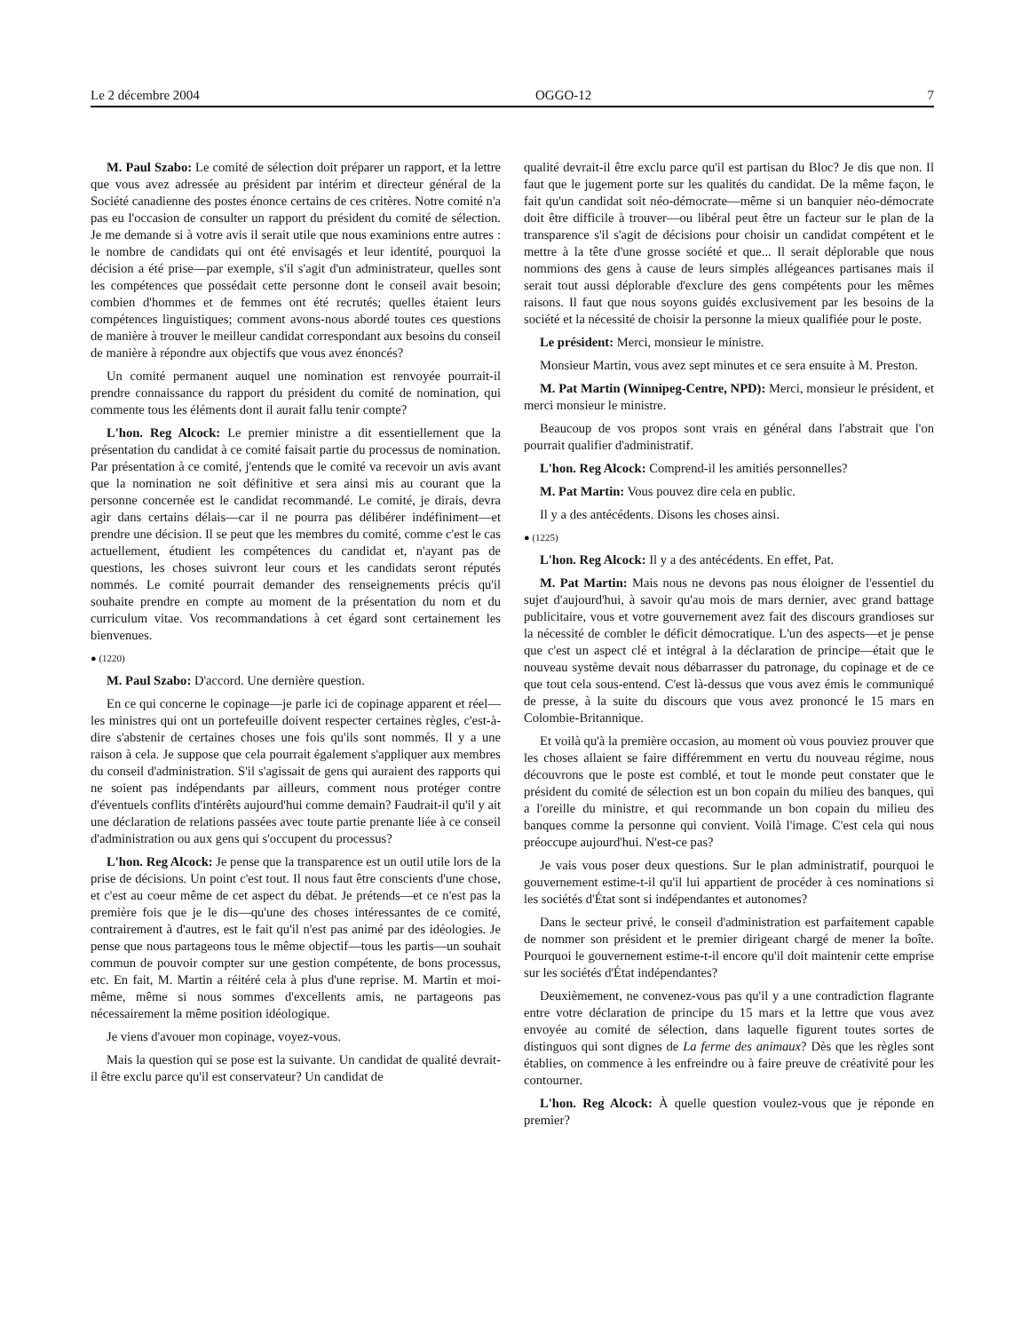Le 2 décembre 2004 OGGO-12 7
M. Paul Szabo: Le comité de sélection doit préparer un rapport, et la lettre que vous avez adressée au président par intérim et directeur général de la Société canadienne des postes énonce certains de ces critères. Notre comité n'a pas eu l'occasion de consulter un rapport du président du comité de sélection. Je me demande si à votre avis il serait utile que nous examinions entre autres : le nombre de candidats qui ont été envisagés et leur identité, pourquoi la décision a été prise—par exemple, s'il s'agit d'un administrateur, quelles sont les compétences que possédait cette personne dont le conseil avait besoin; combien d'hommes et de femmes ont été recrutés; quelles étaient leurs compétences linguistiques; comment avons-nous abordé toutes ces questions de manière à trouver le meilleur candidat correspondant aux besoins du conseil de manière à répondre aux objectifs que vous avez énoncés?
Un comité permanent auquel une nomination est renvoyée pourrait-il prendre connaissance du rapport du président du comité de nomination, qui commente tous les éléments dont il aurait fallu tenir compte?
L'hon. Reg Alcock: Le premier ministre a dit essentiellement que la présentation du candidat à ce comité faisait partie du processus de nomination. Par présentation à ce comité, j'entends que le comité va recevoir un avis avant que la nomination ne soit définitive et sera ainsi mis au courant que la personne concernée est le candidat recommandé. Le comité, je dirais, devra agir dans certains délais—car il ne pourra pas délibérer indéfiniment—et prendre une décision. Il se peut que les membres du comité, comme c'est le cas actuellement, étudient les compétences du candidat et, n'ayant pas de questions, les choses suivront leur cours et les candidats seront réputés nommés. Le comité pourrait demander des renseignements précis qu'il souhaite prendre en compte au moment de la présentation du nom et du curriculum vitae. Vos recommandations à cet égard sont certainement les bienvenues.
● (1220)
M. Paul Szabo: D'accord. Une dernière question.
En ce qui concerne le copinage—je parle ici de copinage apparent et réel—les ministres qui ont un portefeuille doivent respecter certaines règles, c'est-à-dire s'abstenir de certaines choses une fois qu'ils sont nommés. Il y a une raison à cela. Je suppose que cela pourrait également s'appliquer aux membres du conseil d'administration. S'il s'agissait de gens qui auraient des rapports qui ne soient pas indépendants par ailleurs, comment nous protéger contre d'éventuels conflits d'intérêts aujourd'hui comme demain? Faudrait-il qu'il y ait une déclaration de relations passées avec toute partie prenante liée à ce conseil d'administration ou aux gens qui s'occupent du processus?
L'hon. Reg Alcock: Je pense que la transparence est un outil utile lors de la prise de décisions. Un point c'est tout. Il nous faut être conscients d'une chose, et c'est au coeur même de cet aspect du débat. Je prétends—et ce n'est pas la première fois que je le dis—qu'une des choses intéressantes de ce comité, contrairement à d'autres, est le fait qu'il n'est pas animé par des idéologies. Je pense que nous partageons tous le même objectif—tous les partis—un souhait commun de pouvoir compter sur une gestion compétente, de bons processus, etc. En fait, M. Martin a réitéré cela à plus d'une reprise. M. Martin et moi-même, même si nous sommes d'excellents amis, ne partageons pas nécessairement la même position idéologique.
Je viens d'avouer mon copinage, voyez-vous.
Mais la question qui se pose est la suivante. Un candidat de qualité devrait-il être exclu parce qu'il est conservateur? Un candidat de
qualité devrait-il être exclu parce qu'il est partisan du Bloc? Je dis que non. Il faut que le jugement porte sur les qualités du candidat. De la même façon, le fait qu'un candidat soit néo-démocrate—même si un banquier néo-démocrate doit être difficile à trouver—ou libéral peut être un facteur sur le plan de la transparence s'il s'agit de décisions pour choisir un candidat compétent et le mettre à la tête d'une grosse société et que... Il serait déplorable que nous nommions des gens à cause de leurs simples allégeances partisanes mais il serait tout aussi déplorable d'exclure des gens compétents pour les mêmes raisons. Il faut que nous soyons guidés exclusivement par les besoins de la société et la nécessité de choisir la personne la mieux qualifiée pour le poste.
Le président: Merci, monsieur le ministre.
Monsieur Martin, vous avez sept minutes et ce sera ensuite à M. Preston.
M. Pat Martin (Winnipeg-Centre, NPD): Merci, monsieur le président, et merci monsieur le ministre.
Beaucoup de vos propos sont vrais en général dans l'abstrait que l'on pourrait qualifier d'administratif.
L'hon. Reg Alcock: Comprend-il les amitiés personnelles?
M. Pat Martin: Vous pouvez dire cela en public.
Il y a des antécédents. Disons les choses ainsi.
● (1225)
L'hon. Reg Alcock: Il y a des antécédents. En effet, Pat.
M. Pat Martin: Mais nous ne devons pas nous éloigner de l'essentiel du sujet d'aujourd'hui, à savoir qu'au mois de mars dernier, avec grand battage publicitaire, vous et votre gouvernement avez fait des discours grandioses sur la nécessité de combler le déficit démocratique. L'un des aspects—et je pense que c'est un aspect clé et intégral à la déclaration de principe—était que le nouveau système devait nous débarrasser du patronage, du copinage et de ce que tout cela sous-entend. C'est là-dessus que vous avez émis le communiqué de presse, à la suite du discours que vous avez prononcé le 15 mars en Colombie-Britannique.
Et voilà qu'à la première occasion, au moment où vous pouviez prouver que les choses allaient se faire différemment en vertu du nouveau régime, nous découvrons que le poste est comblé, et tout le monde peut constater que le président du comité de sélection est un bon copain du milieu des banques, qui a l'oreille du ministre, et qui recommande un bon copain du milieu des banques comme la personne qui convient. Voilà l'image. C'est cela qui nous préoccupe aujourd'hui. N'est-ce pas?
Je vais vous poser deux questions. Sur le plan administratif, pourquoi le gouvernement estime-t-il qu'il lui appartient de procéder à ces nominations si les sociétés d'État sont si indépendantes et autonomes?
Dans le secteur privé, le conseil d'administration est parfaitement capable de nommer son président et le premier dirigeant chargé de mener la boîte. Pourquoi le gouvernement estime-t-il encore qu'il doit maintenir cette emprise sur les sociétés d'État indépendantes?
Deuxièmement, ne convenez-vous pas qu'il y a une contradiction flagrante entre votre déclaration de principe du 15 mars et la lettre que vous avez envoyée au comité de sélection, dans laquelle figurent toutes sortes de distinguos qui sont dignes de La ferme des animaux? Dès que les règles sont établies, on commence à les enfreindre ou à faire preuve de créativité pour les contourner.
L'hon. Reg Alcock: À quelle question voulez-vous que je réponde en premier?